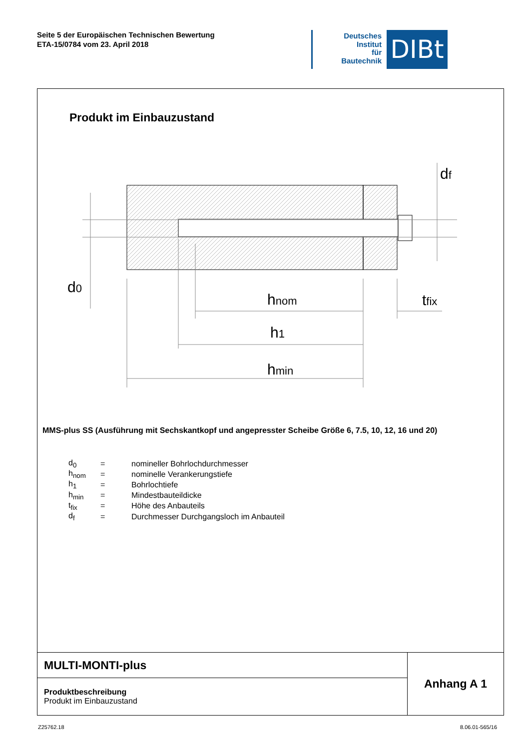Seite 5 der Europäischen Technischen Bewertung
ETA-15/0784 vom 23. April 2018
Deutsches
Institut
für
Bautechnik
DIBt
Produkt im Einbauzustand
d0
hnom
h1
hmin
tfix
df
MMS-plus SS (Ausführung mit Sechskantkopf und angepresster Scheibe Größe 6, 7.5, 10, 12, 16 und 20)
| d<sub>0</sub> | = | nomineller Bohrlochdurchmesser |
| h<sub>nom</sub> | = | nominelle Verankerungstiefe |
| h<sub>1</sub> | = | Bohrlochtiefe |
| h<sub>min</sub> | = | Mindestbauteildicke |
| t<sub>fix</sub> | = | Höhe des Anbauteils |
| d<sub>f</sub> | = | Durchmesser Durchgangsloch im Anbauteil |
| MULTI-MONTI-plus | Anhang A 1 |
| Produktbeschreibung Produkt im Einbauzustand | |
Z25762.18 8.06.01-565/16